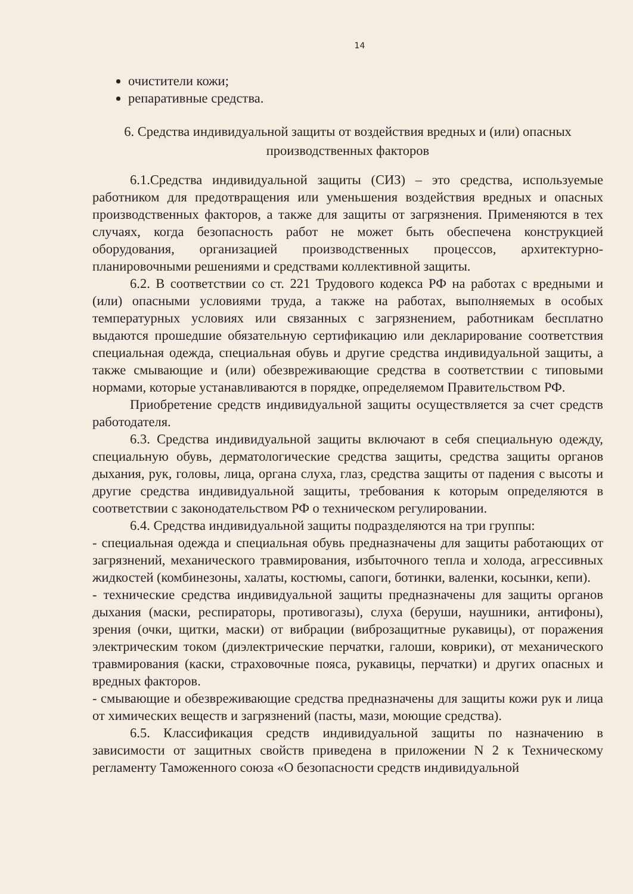14
очистители кожи;
репаративные средства.
6. Средства индивидуальной защиты от воздействия вредных и (или) опасных производственных факторов
6.1.Средства индивидуальной защиты (СИЗ) – это средства, используемые работником для предотвращения или уменьшения воздействия вредных и опасных производственных факторов, а также для защиты от загрязнения. Применяются в тех случаях, когда безопасность работ не может быть обеспечена конструкцией оборудования, организацией производственных процессов, архитектурно-планировочными решениями и средствами коллективной защиты.
6.2. В соответствии со ст. 221 Трудового кодекса РФ на работах с вредными и (или) опасными условиями труда, а также на работах, выполняемых в особых температурных условиях или связанных с загрязнением, работникам бесплатно выдаются прошедшие обязательную сертификацию или декларирование соответствия специальная одежда, специальная обувь и другие средства индивидуальной защиты, а также смывающие и (или) обезвреживающие средства в соответствии с типовыми нормами, которые устанавливаются в порядке, определяемом Правительством РФ.
Приобретение средств индивидуальной защиты осуществляется за счет средств работодателя.
6.3. Средства индивидуальной защиты включают в себя специальную одежду, специальную обувь, дерматологические средства защиты, средства защиты органов дыхания, рук, головы, лица, органа слуха, глаз, средства защиты от падения с высоты и другие средства индивидуальной защиты, требования к которым определяются в соответствии с законодательством РФ о техническом регулировании.
6.4. Средства индивидуальной защиты подразделяются на три группы:
- специальная одежда и специальная обувь предназначены для защиты работающих от загрязнений, механического травмирования, избыточного тепла и холода, агрессивных жидкостей (комбинезоны, халаты, костюмы, сапоги, ботинки, валенки, косынки, кепи).
- технические средства индивидуальной защиты предназначены для защиты органов дыхания (маски, респираторы, противогазы), слуха (беруши, наушники, антифоны), зрения (очки, щитки, маски) от вибрации (виброзащитные рукавицы), от поражения электрическим током (диэлектрические перчатки, галоши, коврики), от механического травмирования (каски, страховочные пояса, рукавицы, перчатки) и других опасных и вредных факторов.
- смывающие и обезвреживающие средства предназначены для защиты кожи рук и лица от химических веществ и загрязнений (пасты, мази, моющие средства).
6.5. Классификация средств индивидуальной защиты по назначению в зависимости от защитных свойств приведена в приложении N 2 к Техническому регламенту Таможенного союза «О безопасности средств индивидуальной